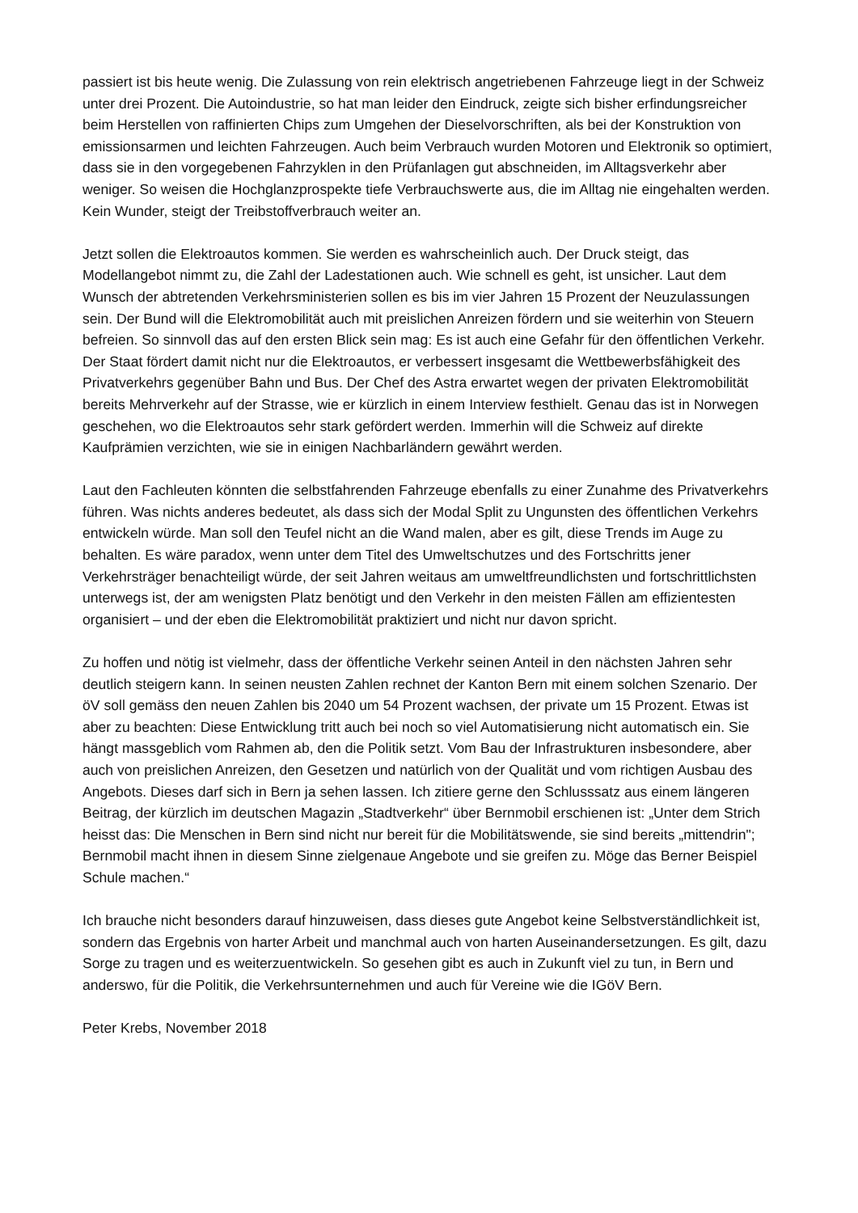passiert ist bis heute wenig. Die Zulassung von rein elektrisch angetriebenen Fahrzeuge liegt in der Schweiz unter drei Prozent. Die Autoindustrie, so hat man leider den Eindruck, zeigte sich bisher erfindungsreicher beim Herstellen von raffinierten Chips zum Umgehen der Dieselvorschriften, als bei der Konstruktion von emissionsarmen und leichten Fahrzeugen. Auch beim Verbrauch wurden Motoren und Elektronik so optimiert, dass sie in den vorgegebenen Fahrzyklen in den Prüfanlagen gut abschneiden, im Alltagsverkehr aber weniger. So weisen die Hochglanzprospekte tiefe Verbrauchswerte aus, die im Alltag nie eingehalten werden. Kein Wunder, steigt der Treibstoffverbrauch weiter an.
Jetzt sollen die Elektroautos kommen. Sie werden es wahrscheinlich auch. Der Druck steigt, das Modellangebot nimmt zu, die Zahl der Ladestationen auch. Wie schnell es geht, ist unsicher. Laut dem Wunsch der abtretenden Verkehrsministerien sollen es bis im vier Jahren 15 Prozent der Neuzulassungen sein. Der Bund will die Elektromobilität auch mit preislichen Anreizen fördern und sie weiterhin von Steuern befreien. So sinnvoll das auf den ersten Blick sein mag: Es ist auch eine Gefahr für den öffentlichen Verkehr. Der Staat fördert damit nicht nur die Elektroautos, er verbessert insgesamt die Wettbewerbsfähigkeit des Privatverkehrs gegenüber Bahn und Bus. Der Chef des Astra erwartet wegen der privaten Elektromobilität bereits Mehrverkehr auf der Strasse, wie er kürzlich in einem Interview festhielt. Genau das ist in Norwegen geschehen, wo die Elektroautos sehr stark gefördert werden. Immerhin will die Schweiz auf direkte Kaufprämien verzichten, wie sie in einigen Nachbarländern gewährt werden.
Laut den Fachleuten könnten die selbstfahrenden Fahrzeuge ebenfalls zu einer Zunahme des Privatverkehrs führen. Was nichts anderes bedeutet, als dass sich der Modal Split zu Ungunsten des öffentlichen Verkehrs entwickeln würde. Man soll den Teufel nicht an die Wand malen, aber es gilt, diese Trends im Auge zu behalten. Es wäre paradox, wenn unter dem Titel des Umweltschutzes und des Fortschritts jener Verkehrsträger benachteiligt würde, der seit Jahren weitaus am umweltfreundlichsten und fortschrittlichsten unterwegs ist, der am wenigsten Platz benötigt und den Verkehr in den meisten Fällen am effizientesten organisiert – und der eben die Elektromobilität praktiziert und nicht nur davon spricht.
Zu hoffen und nötig ist vielmehr, dass der öffentliche Verkehr seinen Anteil in den nächsten Jahren sehr deutlich steigern kann. In seinen neusten Zahlen rechnet der Kanton Bern mit einem solchen Szenario. Der öV soll gemäss den neuen Zahlen bis 2040 um 54 Prozent wachsen, der private um 15 Prozent. Etwas ist aber zu beachten: Diese Entwicklung tritt auch bei noch so viel Automatisierung nicht automatisch ein. Sie hängt massgeblich vom Rahmen ab, den die Politik setzt. Vom Bau der Infrastrukturen insbesondere, aber auch von preislichen Anreizen, den Gesetzen und natürlich von der Qualität und vom richtigen Ausbau des Angebots. Dieses darf sich in Bern ja sehen lassen. Ich zitiere gerne den Schlusssatz aus einem längeren Beitrag, der kürzlich im deutschen Magazin „Stadtverkehr“ über Bernmobil erschienen ist: „Unter dem Strich heisst das: Die Menschen in Bern sind nicht nur bereit für die Mobilitätswende, sie sind bereits „mittendrin"; Bernmobil macht ihnen in diesem Sinne zielgenaue Angebote und sie greifen zu. Möge das Berner Beispiel Schule machen.“
Ich brauche nicht besonders darauf hinzuweisen, dass dieses gute Angebot keine Selbstverständlichkeit ist, sondern das Ergebnis von harter Arbeit und manchmal auch von harten Auseinandersetzungen. Es gilt, dazu Sorge zu tragen und es weiterzuentwickeln. So gesehen gibt es auch in Zukunft viel zu tun, in Bern und anderswo, für die Politik, die Verkehrsunternehmen und auch für Vereine wie die IGöV Bern.
Peter Krebs, November 2018